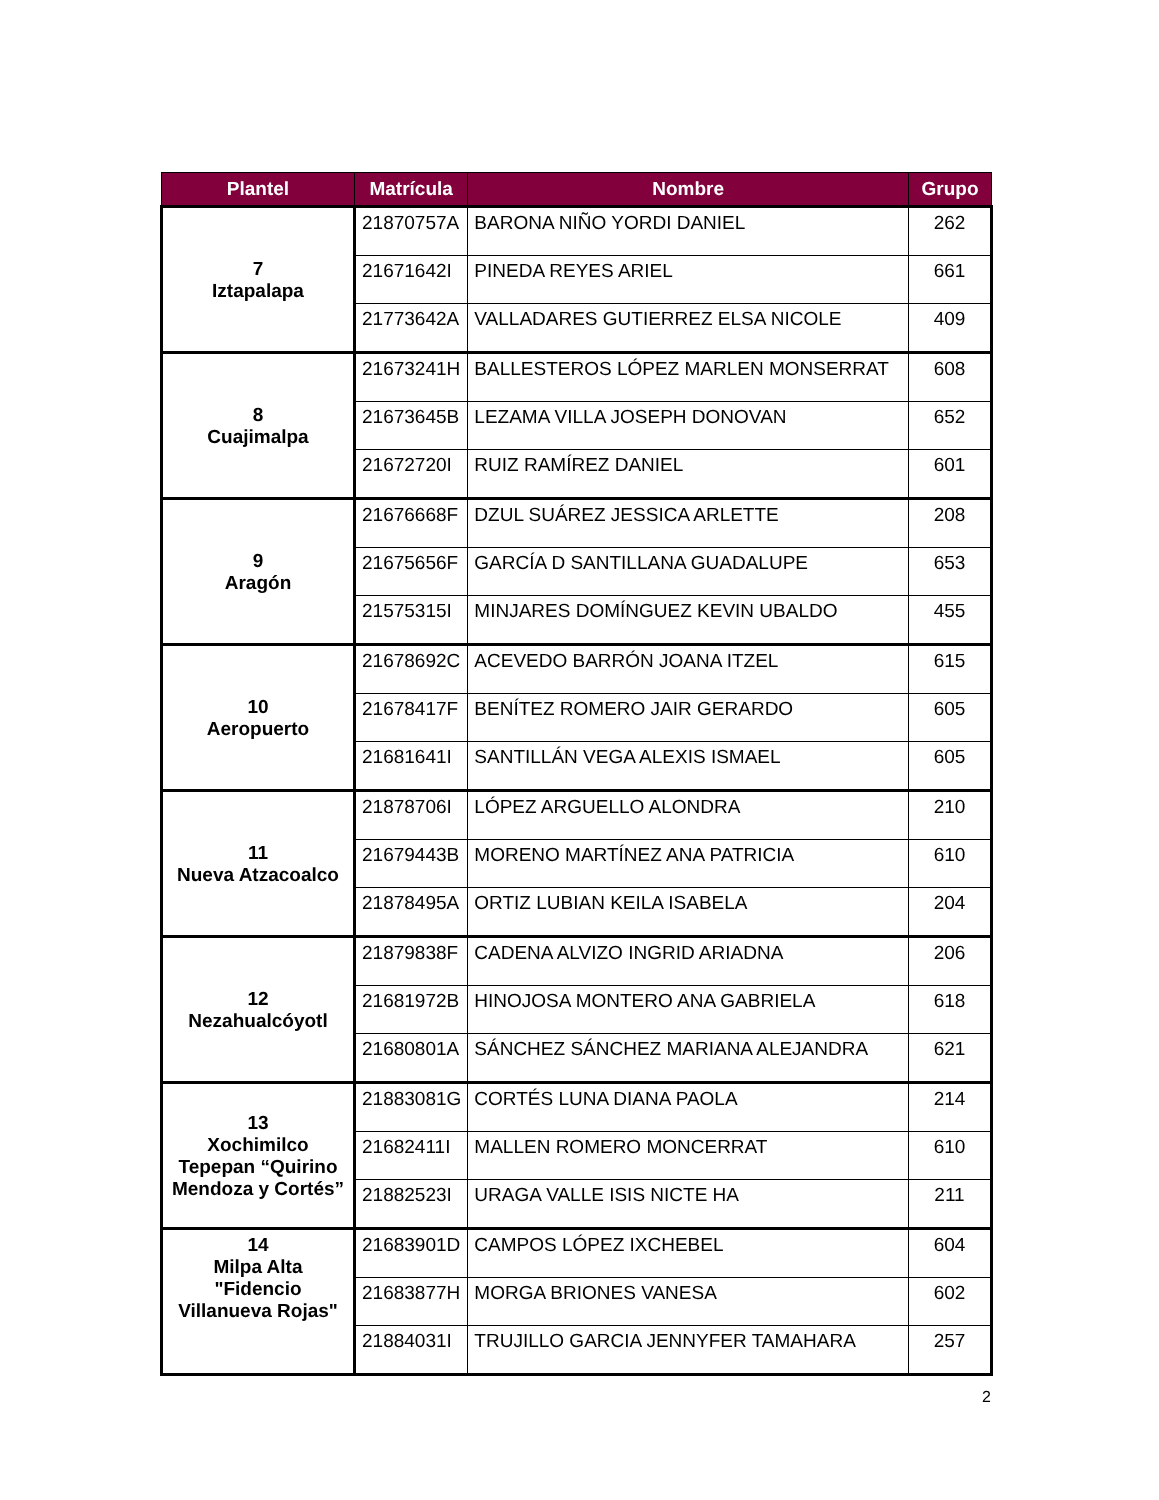| Plantel | Matrícula | Nombre | Grupo |
| --- | --- | --- | --- |
| 7 Iztapalapa | 21870757A | BARONA NIÑO YORDI DANIEL | 262 |
| | 21671642I | PINEDA REYES ARIEL | 661 |
| | 21773642A | VALLADARES GUTIERREZ ELSA NICOLE | 409 |
| 8 Cuajimalpa | 21673241H | BALLESTEROS LÓPEZ MARLEN MONSERRAT | 608 |
| | 21673645B | LEZAMA VILLA JOSEPH DONOVAN | 652 |
| | 21672720I | RUIZ RAMÍREZ DANIEL | 601 |
| 9 Aragón | 21676668F | DZUL SUÁREZ JESSICA ARLETTE | 208 |
| | 21675656F | GARCÍA D SANTILLANA GUADALUPE | 653 |
| | 21575315I | MINJARES DOMÍNGUEZ KEVIN UBALDO | 455 |
| 10 Aeropuerto | 21678692C | ACEVEDO BARRÓN JOANA ITZEL | 615 |
| | 21678417F | BENÍTEZ ROMERO JAIR GERARDO | 605 |
| | 21681641I | SANTILLÁN VEGA ALEXIS ISMAEL | 605 |
| 11 Nueva Atzacoalco | 21878706I | LÓPEZ ARGUELLO ALONDRA | 210 |
| | 21679443B | MORENO MARTÍNEZ ANA PATRICIA | 610 |
| | 21878495A | ORTIZ LUBIAN KEILA ISABELA | 204 |
| 12 Nezahualcóyotl | 21879838F | CADENA ALVIZO INGRID ARIADNA | 206 |
| | 21681972B | HINOJOSA MONTERO ANA GABRIELA | 618 |
| | 21680801A | SÁNCHEZ SÁNCHEZ MARIANA ALEJANDRA | 621 |
| 13 Xochimilco Tepepan “Quirino Mendoza y Cortés” | 21883081G | CORTÉS LUNA DIANA PAOLA | 214 |
| | 21682411I | MALLEN ROMERO MONCERRAT | 610 |
| | 21882523I | URAGA VALLE ISIS NICTE HA | 211 |
| 14 Milpa Alta "Fidencio Villanueva Rojas" | 21683901D | CAMPOS LÓPEZ IXCHEBEL | 604 |
| | 21683877H | MORGA BRIONES VANESA | 602 |
| | 21884031I | TRUJILLO GARCIA JENNYFER TAMAHARA | 257 |
2